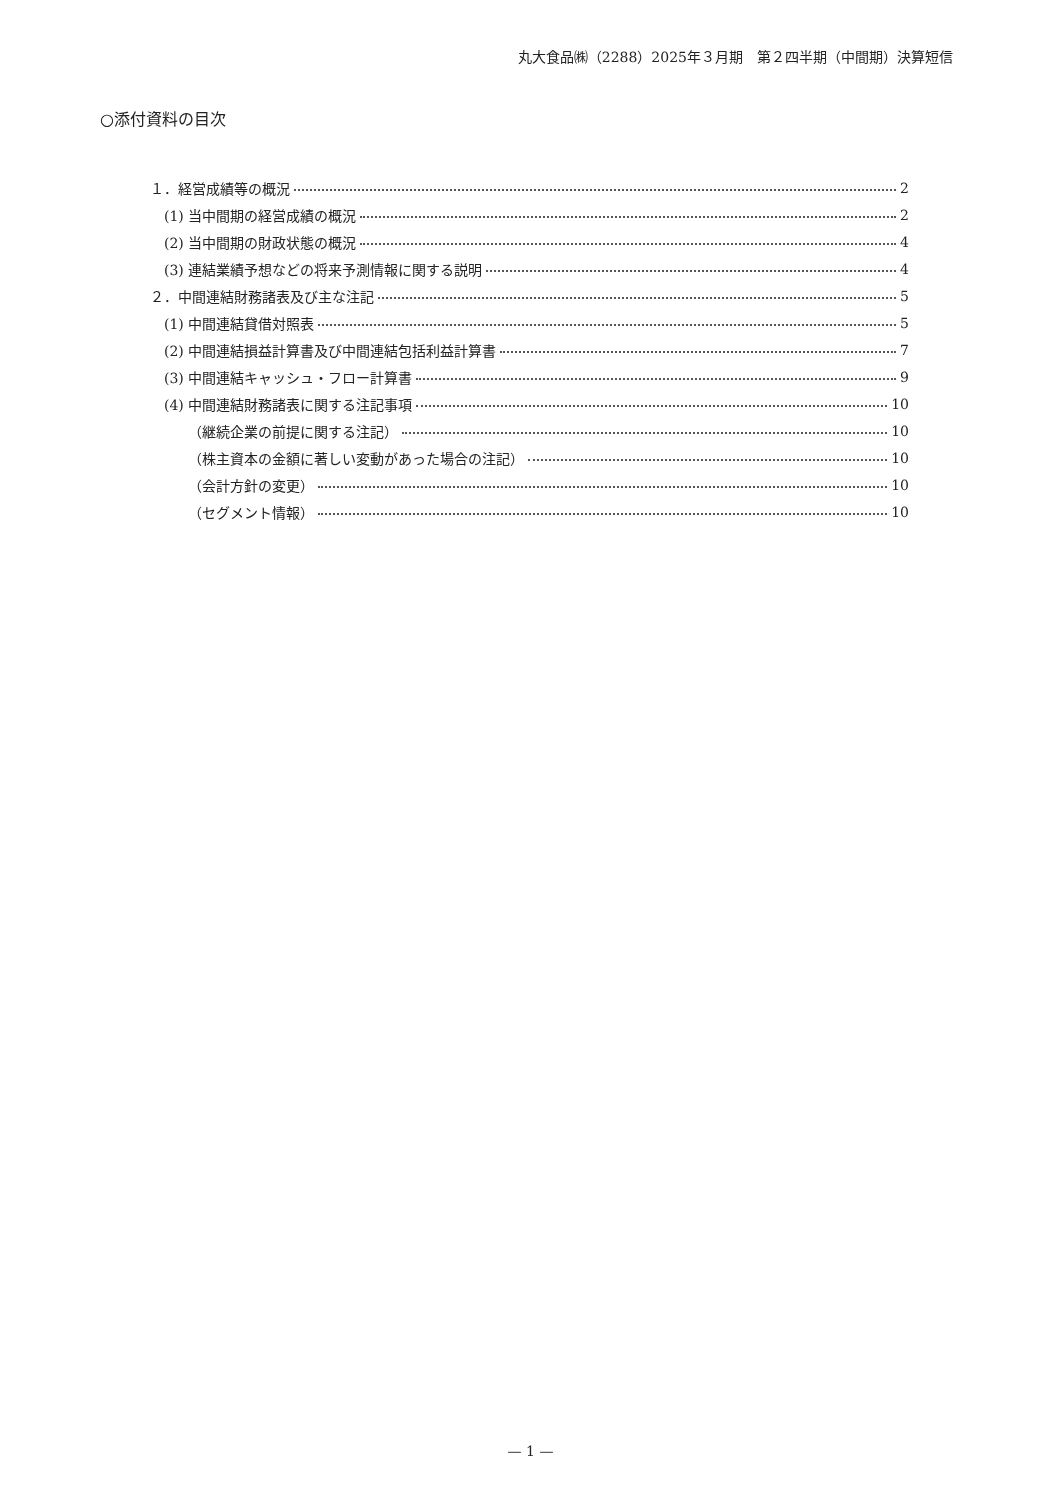丸大食品㈱（2288）2025年３月期　第２四半期（中間期）決算短信
○添付資料の目次
１．経営成績等の概況 2
(1) 当中間期の経営成績の概況 2
(2) 当中間期の財政状態の概況 4
(3) 連結業績予想などの将来予測情報に関する説明 4
２．中間連結財務諸表及び主な注記 5
(1) 中間連結貸借対照表 5
(2) 中間連結損益計算書及び中間連結包括利益計算書 7
(3) 中間連結キャッシュ・フロー計算書 9
(4) 中間連結財務諸表に関する注記事項 10
（継続企業の前提に関する注記） 10
（株主資本の金額に著しい変動があった場合の注記） 10
（会計方針の変更） 10
（セグメント情報） 10
— 1 —